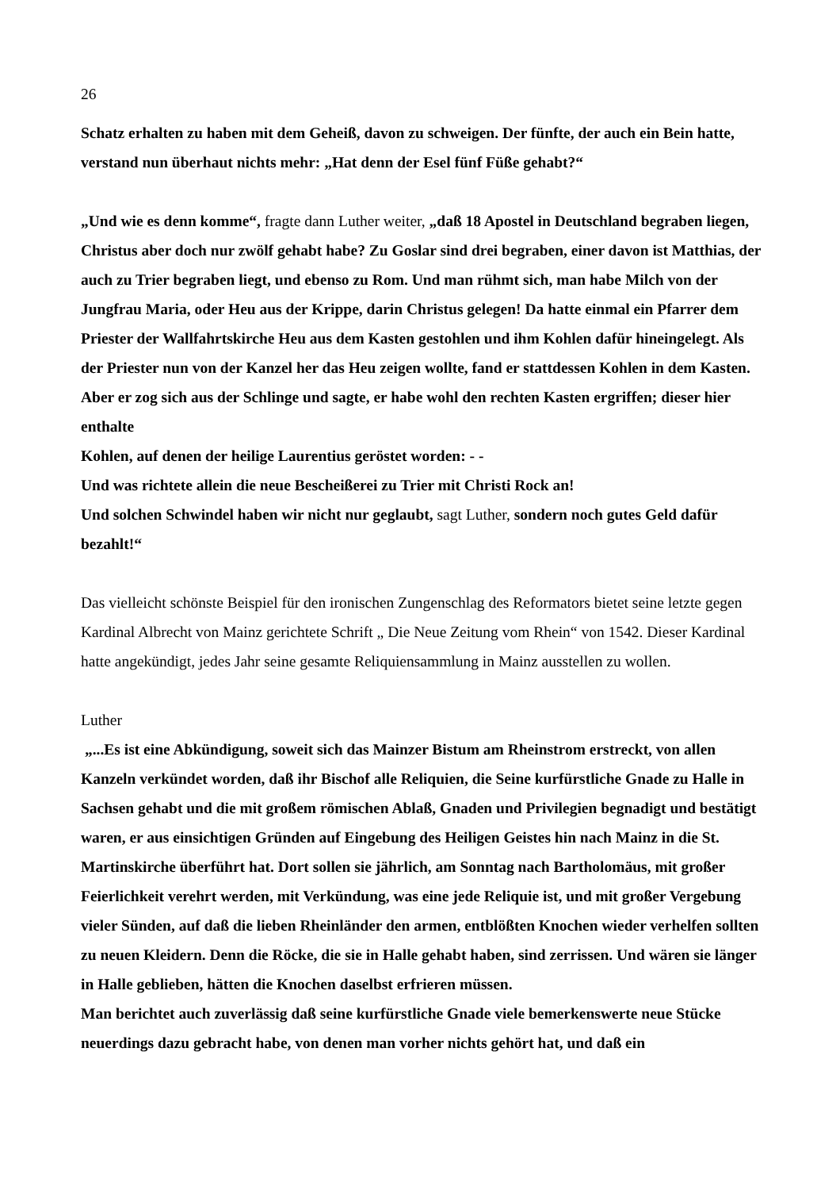26
Schatz erhalten zu haben mit dem Geheiß, davon zu schweigen. Der fünfte, der auch ein Bein hatte, verstand nun überhaut nichts mehr: „Hat denn der Esel fünf Füße gehabt?“
„Und wie es denn komme“, fragte dann Luther weiter, „daß 18 Apostel in Deutschland begraben liegen, Christus aber doch nur zwölf gehabt habe? Zu Goslar sind drei begraben, einer davon ist Matthias, der auch zu Trier begraben liegt, und ebenso zu Rom. Und man rühmt sich, man habe Milch von der Jungfrau Maria, oder Heu aus der Krippe, darin Christus gelegen! Da hatte einmal ein Pfarrer dem Priester der Wallfahrtskirche Heu aus dem Kasten gestohlen und ihm Kohlen dafür hineingelegt. Als der Priester nun von der Kanzel her das Heu zeigen wollte, fand er stattdessen Kohlen in dem Kasten. Aber er zog sich aus der Schlinge und sagte, er habe wohl den rechten Kasten ergriffen; dieser hier enthalte
Kohlen, auf denen der heilige Laurentius geröstet worden: - -
Und was richtete allein die neue Bescheißerei zu Trier mit Christi Rock an!
Und solchen Schwindel haben wir nicht nur geglaubt, sagt Luther, sondern noch gutes Geld dafür bezahlt!“
Das vielleicht schönste Beispiel für den ironischen Zungenschlag des Reformators bietet seine letzte gegen Kardinal Albrecht von Mainz gerichtete Schrift „ Die Neue Zeitung vom Rhein“ von 1542. Dieser Kardinal hatte angekündigt, jedes Jahr seine gesamte Reliquiensammlung in Mainz ausstellen zu wollen.
Luther
„...Es ist eine Abkündigung, soweit sich das Mainzer Bistum am Rheinstrom erstreckt, von allen Kanzeln verkündet worden, daß ihr Bischof alle Reliquien, die Seine kurfürstliche Gnade zu Halle in Sachsen gehabt und die mit großem römischen Ablaß, Gnaden und Privilegien begnadigt und bestätigt waren, er aus einsichtigen Gründen auf Eingebung des Heiligen Geistes hin nach Mainz in die St. Martinskirche überführt hat. Dort sollen sie jährlich, am Sonntag nach Bartholomäus, mit großer Feierlichkeit verehrt werden, mit Verkündung, was eine jede Reliquie ist, und mit großer Vergebung vieler Sünden, auf daß die lieben Rheinländer den armen, entblößten Knochen wieder verhelfen sollten zu neuen Kleidern. Denn die Röcke, die sie in Halle gehabt haben, sind zerrissen. Und wären sie länger in Halle geblieben, hätten die Knochen daselbst erfrieren müssen.
Man berichtet auch zuverlässig daß seine kurfürstliche Gnade viele bemerkenswerte neue Stücke neuerdings dazu gebracht habe, von denen man vorher nichts gehört hat, und daß ein